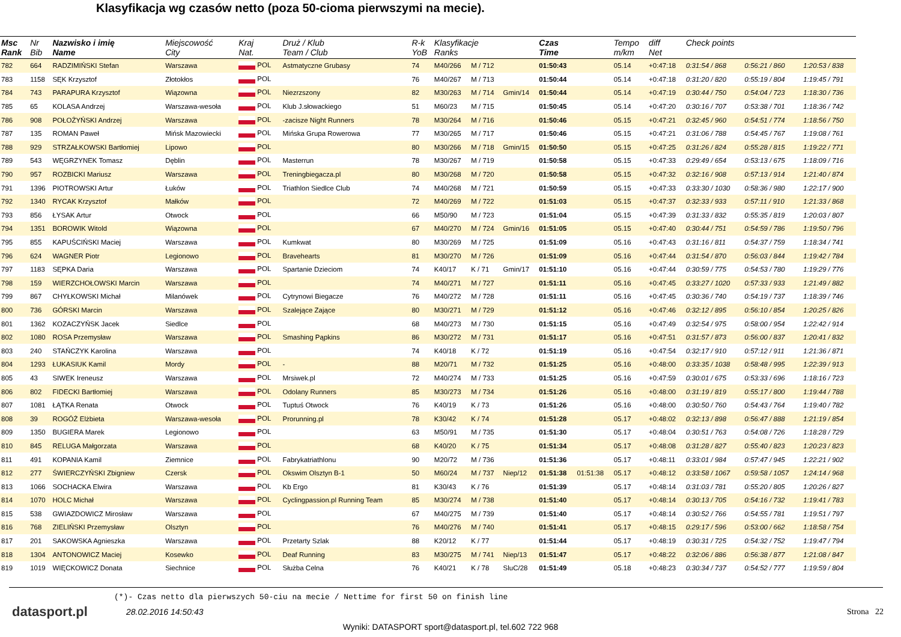Klasyfikacja wg czasów netto (poza 50-cioma pierwszymi na mecie).
| Msc Rank | Nr Bib | Nazwisko i imię Name | Miejscowość City | Kraj Nat. | Druż / Klub Team / Club | R-k YoB | Klasyfikacje Ranks | | | Czas Time | | Tempo m/km | diff Net | Check points | | |
| --- | --- | --- | --- | --- | --- | --- | --- | --- | --- | --- | --- | --- | --- | --- | --- | --- |
| 782 | 664 | RADZIMIŃSKI Stefan | Warszawa | POL | Astmatyczne Grubasy | 74 | M40/266 | M / 712 | | 01:50:43 | | 05.14 | +0:47:18 | 0:31:54 / 868 | 0:56:21 / 860 | 1:20:53 / 838 |
| 783 | 1158 | SĘK Krzysztof | Złotokłos | POL | | 76 | M40/267 | M / 713 | | 01:50:44 | | 05.14 | +0:47:18 | 0:31:20 / 820 | 0:55:19 / 804 | 1:19:45 / 791 |
| 784 | 743 | PARAPURA Krzysztof | Wiązowna | POL | Niezrzszony | 82 | M30/263 | M / 714 | Gmin/14 | 01:50:44 | | 05.14 | +0:47:19 | 0:30:44 / 750 | 0:54:04 / 723 | 1:18:30 / 736 |
| 785 | 65 | KOLASA Andrzej | Warszawa-wesoła | POL | Klub J.słowackiego | 51 | M60/23 | M / 715 | | 01:50:45 | | 05.14 | +0:47:20 | 0:30:16 / 707 | 0:53:38 / 701 | 1:18:36 / 742 |
| 786 | 908 | POŁOŻYŃSKI Andrzej | Warszawa | POL | -zacisze Night Runners | 78 | M30/264 | M / 716 | | 01:50:46 | | 05.15 | +0:47:21 | 0:32:45 / 960 | 0:54:51 / 774 | 1:18:56 / 750 |
| 787 | 135 | ROMAN Paweł | Mińsk Mazowiecki | POL | Mińska Grupa Rowerowa | 77 | M30/265 | M / 717 | | 01:50:46 | | 05.15 | +0:47:21 | 0:31:06 / 788 | 0:54:45 / 767 | 1:19:08 / 761 |
| 788 | 929 | STRZAŁKOWSKI Bartłomiej | Lipowo | POL | | 80 | M30/266 | M / 718 | Gmin/15 | 01:50:50 | | 05.15 | +0:47:25 | 0:31:26 / 824 | 0:55:28 / 815 | 1:19:22 / 771 |
| 789 | 543 | WĘGRZYNEK Tomasz | Dęblin | POL | Masterrun | 78 | M30/267 | M / 719 | | 01:50:58 | | 05.15 | +0:47:33 | 0:29:49 / 654 | 0:53:13 / 675 | 1:18:09 / 716 |
| 790 | 957 | ROZBICKI Mariusz | Warszawa | POL | Treningbiegacza.pl | 80 | M30/268 | M / 720 | | 01:50:58 | | 05.15 | +0:47:32 | 0:32:16 / 908 | 0:57:13 / 914 | 1:21:40 / 874 |
| 791 | 1396 | PIOTROWSKI Artur | Łuków | POL | Triathlon Siedlce Club | 74 | M40/268 | M / 721 | | 01:50:59 | | 05.15 | +0:47:33 | 0:33:30 / 1030 | 0:58:36 / 980 | 1:22:17 / 900 |
| 792 | 1340 | RYCAK Krzysztof | Małków | POL | | 72 | M40/269 | M / 722 | | 01:51:03 | | 05.15 | +0:47:37 | 0:32:33 / 933 | 0:57:11 / 910 | 1:21:33 / 868 |
| 793 | 856 | ŁYSAK Artur | Otwock | POL | | 66 | M50/90 | M / 723 | | 01:51:04 | | 05.15 | +0:47:39 | 0:31:33 / 832 | 0:55:35 / 819 | 1:20:03 / 807 |
| 794 | 1351 | BOROWIK Witold | Wiązowna | POL | | 67 | M40/270 | M / 724 | Gmin/16 | 01:51:05 | | 05.15 | +0:47:40 | 0:30:44 / 751 | 0:54:59 / 786 | 1:19:50 / 796 |
| 795 | 855 | KAPUŚCIŃSKI Maciej | Warszawa | POL | Kumkwat | 80 | M30/269 | M / 725 | | 01:51:09 | | 05.16 | +0:47:43 | 0:31:16 / 811 | 0:54:37 / 759 | 1:18:34 / 741 |
| 796 | 624 | WAGNER Piotr | Legionowo | POL | Bravehearts | 81 | M30/270 | M / 726 | | 01:51:09 | | 05.16 | +0:47:44 | 0:31:54 / 870 | 0:56:03 / 844 | 1:19:42 / 784 |
| 797 | 1183 | SĘPKA Daria | Warszawa | POL | Spartanie Dzieciom | 74 | K40/17 | K / 71 | Gmin/17 | 01:51:10 | | 05.16 | +0:47:44 | 0:30:59 / 775 | 0:54:53 / 780 | 1:19:29 / 776 |
| 798 | 159 | WIERZCHOŁOWSKI Marcin | Warszawa | POL | | 74 | M40/271 | M / 727 | | 01:51:11 | | 05.16 | +0:47:45 | 0:33:27 / 1020 | 0:57:33 / 933 | 1:21:49 / 882 |
| 799 | 867 | CHYŁKOWSKI Michał | Milanówek | POL | Cytrynowi Biegacze | 76 | M40/272 | M / 728 | | 01:51:11 | | 05.16 | +0:47:45 | 0:30:36 / 740 | 0:54:19 / 737 | 1:18:39 / 746 |
| 800 | 736 | GÓRSKI Marcin | Warszawa | POL | Szalejące Zające | 80 | M30/271 | M / 729 | | 01:51:12 | | 05.16 | +0:47:46 | 0:32:12 / 895 | 0:56:10 / 854 | 1:20:25 / 826 |
| 801 | 1362 | KOZACZYŃSK Jacek | Siedlce | POL | | 68 | M40/273 | M / 730 | | 01:51:15 | | 05.16 | +0:47:49 | 0:32:54 / 975 | 0:58:00 / 954 | 1:22:42 / 914 |
| 802 | 1080 | ROSA Przemysław | Warszawa | POL | Smashing Pąpkins | 86 | M30/272 | M / 731 | | 01:51:17 | | 05.16 | +0:47:51 | 0:31:57 / 873 | 0:56:00 / 837 | 1:20:41 / 832 |
| 803 | 240 | STAŃCZYK Karolina | Warszawa | POL | | 74 | K40/18 | K / 72 | | 01:51:19 | | 05.16 | +0:47:54 | 0:32:17 / 910 | 0:57:12 / 911 | 1:21:36 / 871 |
| 804 | 1293 | ŁUKASIUK Kamil | Mordy | POL | - | 88 | M20/71 | M / 732 | | 01:51:25 | | 05.16 | +0:48:00 | 0:33:35 / 1038 | 0:58:48 / 995 | 1:22:39 / 913 |
| 805 | 43 | SIWEK Ireneusz | Warszawa | POL | Mrsiwek.pl | 72 | M40/274 | M / 733 | | 01:51:25 | | 05.16 | +0:47:59 | 0:30:01 / 675 | 0:53:33 / 696 | 1:18:16 / 723 |
| 806 | 802 | FIDECKI Bartłomiej | Warszawa | POL | Odolany Runners | 85 | M30/273 | M / 734 | | 01:51:26 | | 05.16 | +0:48:00 | 0:31:19 / 819 | 0:55:17 / 800 | 1:19:44 / 788 |
| 807 | 1081 | ŁĄTKA Renata | Otwock | POL | Tuptuś Otwock | 76 | K40/19 | K / 73 | | 01:51:26 | | 05.16 | +0:48:00 | 0:30:50 / 760 | 0:54:43 / 764 | 1:19:40 / 782 |
| 808 | 39 | ROGÓŻ Elżbieta | Warszawa-wesoła | POL | Prorunning.pl | 78 | K30/42 | K / 74 | | 01:51:28 | | 05.17 | +0:48:02 | 0:32:13 / 898 | 0:56:47 / 888 | 1:21:19 / 854 |
| 809 | 1350 | BUGIERA Marek | Legionowo | POL | | 63 | M50/91 | M / 735 | | 01:51:30 | | 05.17 | +0:48:04 | 0:30:51 / 763 | 0:54:08 / 726 | 1:18:28 / 729 |
| 810 | 845 | RELUGA Małgorzata | Warszawa | POL | | 68 | K40/20 | K / 75 | | 01:51:34 | | 05.17 | +0:48:08 | 0:31:28 / 827 | 0:55:40 / 823 | 1:20:23 / 823 |
| 811 | 491 | KOPANIA Kamil | Ziemnice | POL | Fabrykatriathlonu | 90 | M20/72 | M / 736 | | 01:51:36 | | 05.17 | +0:48:11 | 0:33:01 / 984 | 0:57:47 / 945 | 1:22:21 / 902 |
| 812 | 277 | ŚWIERCZYŃSKI Zbigniew | Czersk | POL | Okswim Olsztyn B-1 | 50 | M60/24 | M / 737 | Niep/12 | 01:51:38 | 01:51:38 | 05.17 | +0:48:12 | 0:33:58 / 1067 | 0:59:58 / 1057 | 1:24:14 / 968 |
| 813 | 1066 | SOCHACKA Elwira | Warszawa | POL | Kb Ergo | 81 | K30/43 | K / 76 | | 01:51:39 | | 05.17 | +0:48:14 | 0:31:03 / 781 | 0:55:20 / 805 | 1:20:26 / 827 |
| 814 | 1070 | HOLC Michał | Warszawa | POL | Cyclingpassion.pl Running Team | 85 | M30/274 | M / 738 | | 01:51:40 | | 05.17 | +0:48:14 | 0:30:13 / 705 | 0:54:16 / 732 | 1:19:41 / 783 |
| 815 | 538 | GWIAZDOWICZ Mirosław | Warszawa | POL | | 67 | M40/275 | M / 739 | | 01:51:40 | | 05.17 | +0:48:14 | 0:30:52 / 766 | 0:54:55 / 781 | 1:19:51 / 797 |
| 816 | 768 | ZIELIŃSKI Przemysław | Olsztyn | POL | | 76 | M40/276 | M / 740 | | 01:51:41 | | 05.17 | +0:48:15 | 0:29:17 / 596 | 0:53:00 / 662 | 1:18:58 / 754 |
| 817 | 201 | SAKOWSKA Agnieszka | Warszawa | POL | Przetarty Szlak | 88 | K20/12 | K / 77 | | 01:51:44 | | 05.17 | +0:48:19 | 0:30:31 / 725 | 0:54:32 / 752 | 1:19:47 / 794 |
| 818 | 1304 | ANTONOWICZ Maciej | Kosewko | POL | Deaf Running | 83 | M30/275 | M / 741 | Niep/13 | 01:51:47 | | 05.17 | +0:48:22 | 0:32:06 / 886 | 0:56:38 / 877 | 1:21:08 / 847 |
| 819 | 1019 | WIĘCKOWICZ Donata | Siechnice | POL | Służba Celna | 76 | K40/21 | K / 78 | SluC/28 | 01:51:49 | | 05.18 | +0:48:23 | 0:30:34 / 737 | 0:54:52 / 777 | 1:19:59 / 804 |
(*)- Czas netto dla pierwszych 50-ciu na mecie / Nettime for first 50 on finish line
datasport.pl 28.02.2016 14:50:43 Strona 22
Wyniki: DATASPORT sport@datasport.pl, tel.602 722 968